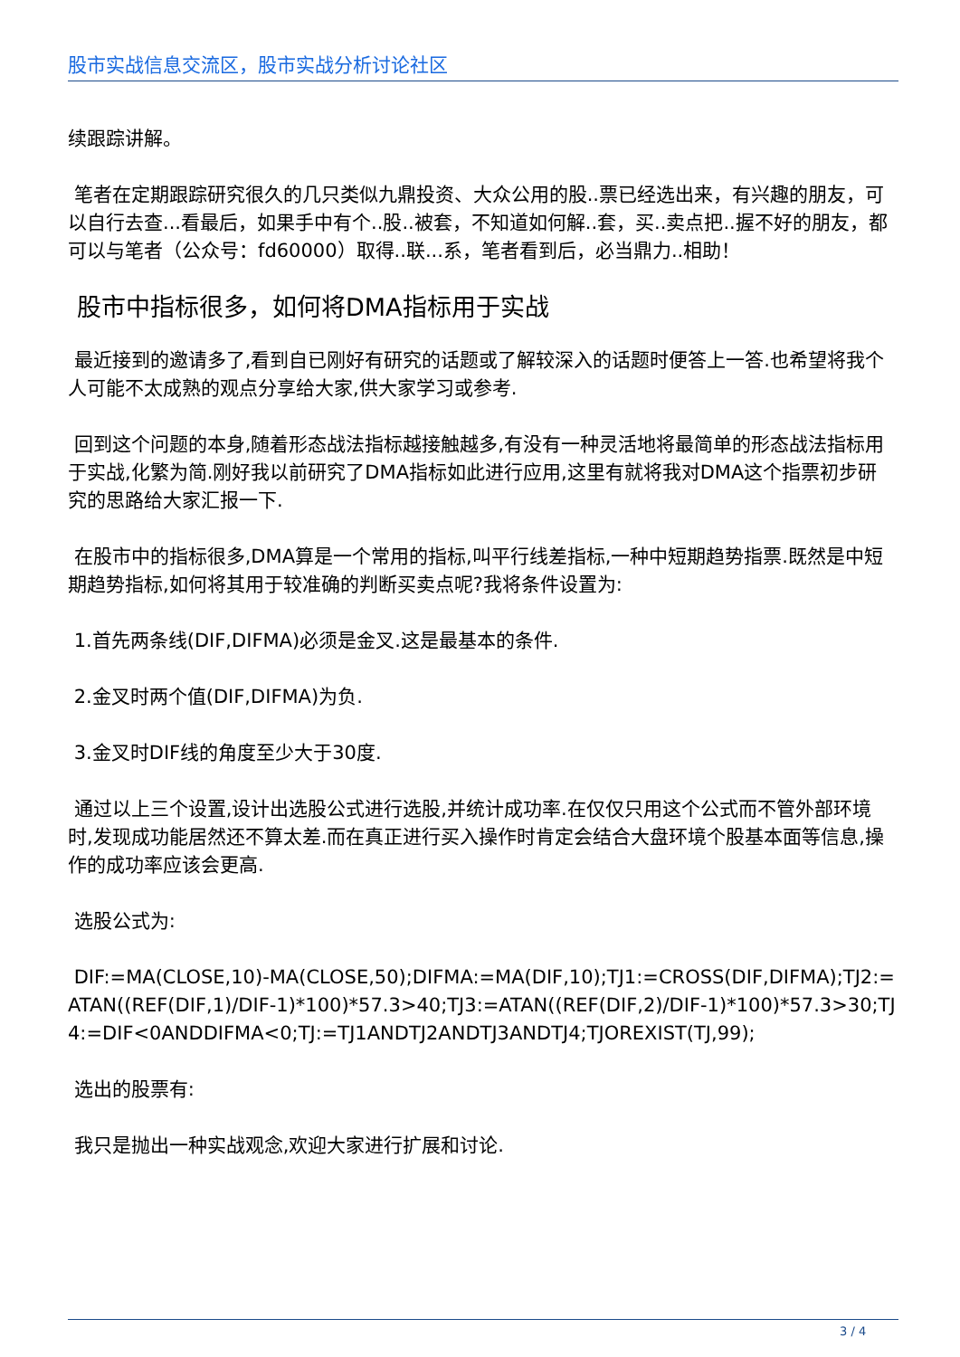股市实战信息交流区，股市实战分析讨论社区
续跟踪讲解。
笔者在定期跟踪研究很久的几只类似九鼎投资、大众公用的股..票已经选出来，有兴趣的朋友，可以自行去查...看最后，如果手中有个..股..被套，不知道如何解..套，买..卖点把..握不好的朋友，都可以与笔者（公众号：fd60000）取得..联...系，笔者看到后，必当鼎力..相助！
股市中指标很多，如何将DMA指标用于实战
最近接到的邀请多了,看到自已刚好有研究的话题或了解较深入的话题时便答上一答.也希望将我个人可能不太成熟的观点分享给大家,供大家学习或参考.
回到这个问题的本身,随着形态战法指标越接触越多,有没有一种灵活地将最简单的形态战法指标用于实战,化繁为简.刚好我以前研究了DMA指标如此进行应用,这里有就将我对DMA这个指票初步研究的思路给大家汇报一下.
在股市中的指标很多,DMA算是一个常用的指标,叫平行线差指标,一种中短期趋势指票.既然是中短期趋势指标,如何将其用于较准确的判断买卖点呢?我将条件设置为:
1.首先两条线(DIF,DIFMA)必须是金叉.这是最基本的条件.
2.金叉时两个值(DIF,DIFMA)为负.
3.金叉时DIF线的角度至少大于30度.
通过以上三个设置,设计出选股公式进行选股,并统计成功率.在仅仅只用这个公式而不管外部环境时,发现成功能居然还不算太差.而在真正进行买入操作时肯定会结合大盘环境个股基本面等信息,操作的成功率应该会更高.
选股公式为:
DIF:=MA(CLOSE,10)-MA(CLOSE,50);DIFMA:=MA(DIF,10);TJ1:=CROSS(DIF,DIFMA);TJ2:=ATAN((REF(DIF,1)/DIF-1)*100)*57.3>40;TJ3:=ATAN((REF(DIF,2)/DIF-1)*100)*57.3>30;TJ4:=DIF<0ANDDIFMA<0;TJ:=TJ1ANDTJ2ANDTJ3ANDTJ4;TJOREXIST(TJ,99);
选出的股票有:
我只是抛出一种实战观念,欢迎大家进行扩展和讨论.
3 / 4